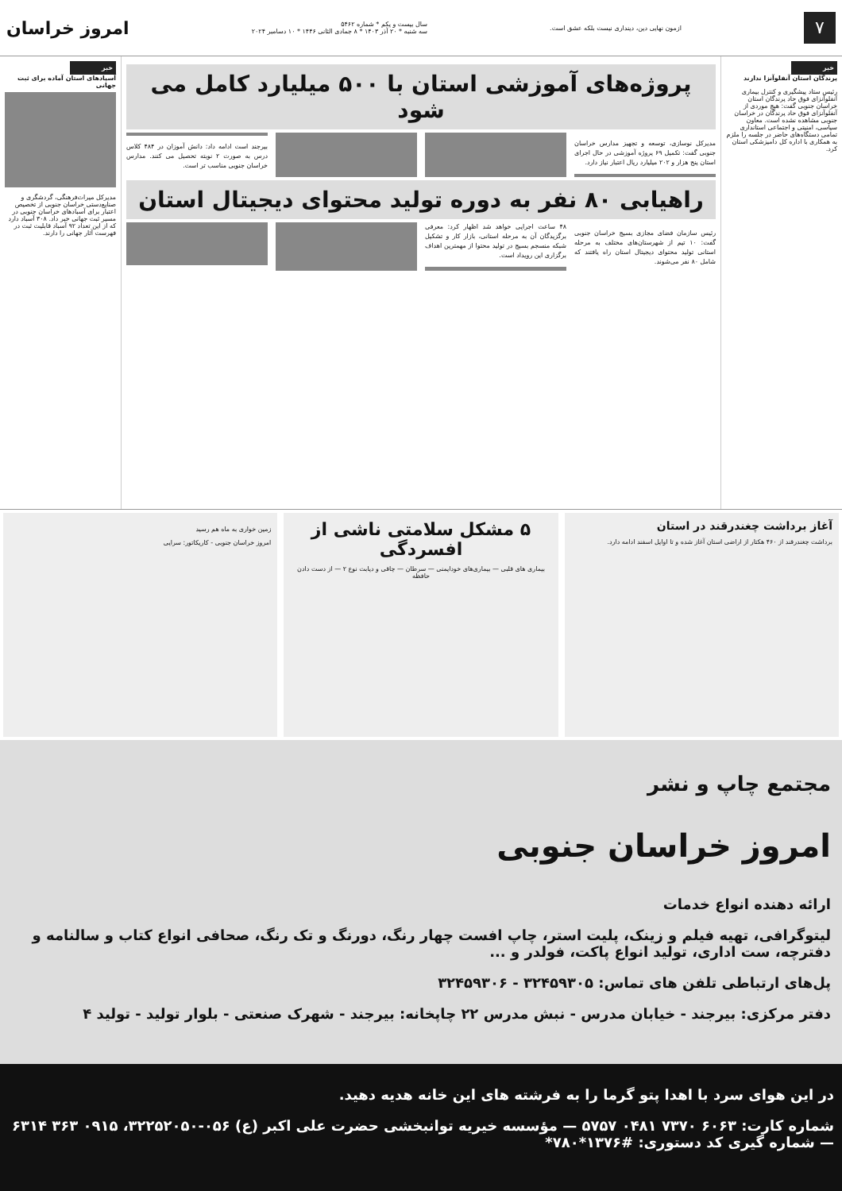۷
ازمون نهایی دین، دینداری نیست بلکه عشق است.
سال بیست و یکم * شماره ۵۴۶۲
سه شنبه * ۲۰ آذر ۱۴۰۳ * ۸ جمادی الثانی ۱۴۴۶ * ۱۰ دسامبر ۲۰۲۴
امروز خراسان
خبر
پرندگان استان آنفلوآنزا ندارند
رئیس ستاد پیشگیری و کنترل بیماری آنفلوآنزای فوق حاد پرندگان استان خراسان جنوبی گفت: هیچ موردی از آنفلوآنزای فوق حاد پرندگان در خراسان جنوبی مشاهده نشده است. معاون سیاسی، امنیتی و اجتماعی استانداری تمامی دستگاه‌های حاضر در جلسه را ملزم به همکاری با اداره کل دامپزشکی استان کرد.
پروژه‌های آموزشی استان با ۵۰۰ میلیارد کامل می شود
مدیرکل نوسازی، توسعه و تجهیز مدارس خراسان جنوبی گفت: تکمیل ۶۹ پروژه آموزشی در حال اجرای استان پنج هزار و ۲۰۲ میلیارد ریال اعتبار نیاز دارد.
بیرجند است ادامه داد: دانش آموزان در ۴۸۴ کلاس درس به صورت ۲ نوبته تحصیل می کنند. مدارس خراسان جنوبی مناسب تر است.
راهیابی ۸۰ نفر به دوره تولید محتوای دیجیتال استان
رئیس سازمان فضای مجازی بسیج خراسان جنوبی گفت: ۱۰ تیم از شهرستان‌های مختلف به مرحله استانی تولید محتوای دیجیتال استان راه یافتند که شامل ۸۰ نفر می‌شوند.
۴۸ ساعت اجرایی خواهد شد اظهار کرد: معرفی برگزیدگان آن به مرحله استانی، بازار کار و تشکیل شبکه منسجم بسیج در تولید محتوا از مهمترین اهداف برگزاری این رویداد است.
خبر
آسپادهای استان آماده برای ثبت جهانی
مدیرکل میراث‌فرهنگی، گردشگری و صنایع‌دستی خراسان جنوبی از تخصیص اعتبار برای آسبادهای خراسان جنوبی در مسیر ثبت جهانی خبر داد. ۳۰۸ آسباد دارد که از این تعداد ۹۲ آسباد قابلیت ثبت در فهرست آثار جهانی را دارند.
آغاز برداشت چغندرقند در استان
برداشت چغندرقند از ۴۶۰ هکتار از اراضی استان آغاز شده و تا اوایل اسفند ادامه دارد.
۵ مشکل سلامتی ناشی از افسردگی
بیماری های قلبی — بیماری‌های خودایمنی — سرطان — چاقی و دیابت نوع ۲ — از دست دادن حافظه
زمین خواری به ماه هم رسید
امروز خراسان جنوبی - کاریکاتور: سرایی
مجتمع چاپ و نشر
امروز خراسان جنوبی
ارائه دهنده انواع خدمات
لیتوگرافی، تهیه فیلم و زینک، پلیت استر، چاپ افست چهار رنگ، دورنگ و تک رنگ، صحافی انواع کتاب و سالنامه و دفترچه، ست اداری، تولید انواع پاکت، فولدر و ...
پل‌های ارتباطی تلفن های تماس: ۳۲۴۵۹۳۰۵ - ۳۲۴۵۹۳۰۶
دفتر مرکزی: بیرجند - خیابان مدرس - نبش مدرس ۲۲ چاپخانه: بیرجند - شهرک صنعتی - بلوار تولید - تولید ۴
در این هوای سرد با اهدا پتو گرما را به فرشته های این خانه هدیه دهید.
شماره کارت: ۶۰۶۳ ۷۳۷۰ ۰۴۸۱ ۵۷۵۷ — مؤسسه خیریه توانبخشی حضرت علی اکبر (ع) ۰۵۶-۳۲۲۵۲۰۵۰، ۰۹۱۵ ۳۶۳ ۶۳۱۴ — شماره گیری کد دستوری: #۱۳۷۶*۷۸۰*